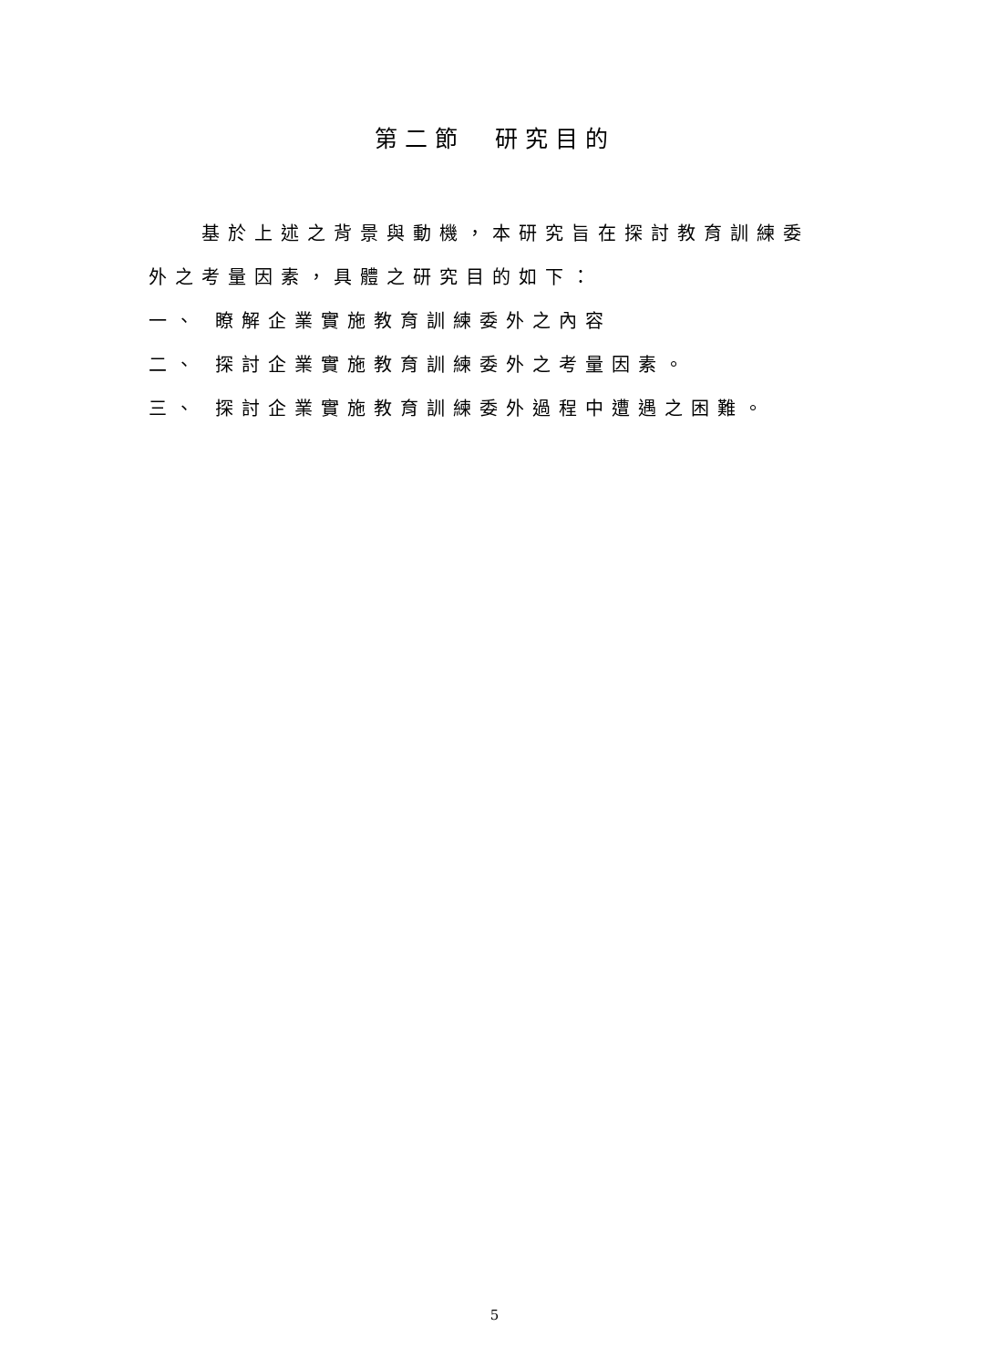第二節　研究目的
基於上述之背景與動機，本研究旨在探討教育訓練委外之考量因素，具體之研究目的如下：
一、 瞭解企業實施教育訓練委外之內容
二、 探討企業實施教育訓練委外之考量因素。
三、 探討企業實施教育訓練委外過程中遭遇之困難。
5